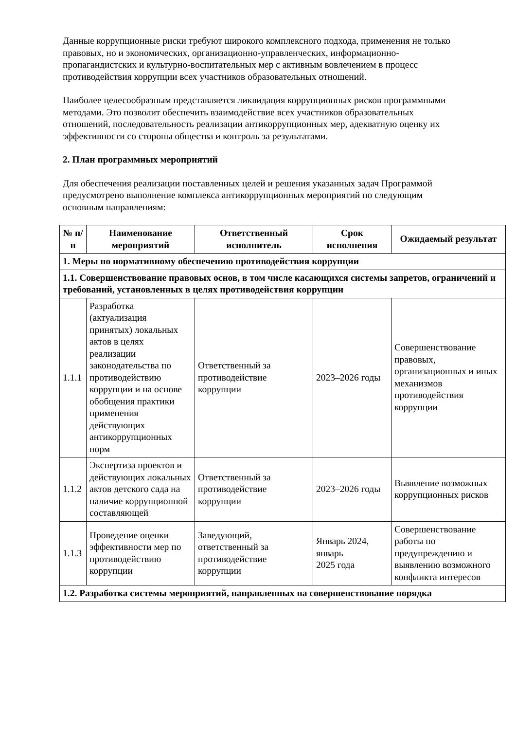Данные коррупционные риски требуют широкого комплексного подхода, применения не только правовых, но и экономических, организационно-управленческих, информационно-пропагандистских и культурно-воспитательных мер с активным вовлечением в процесс противодействия коррупции всех участников образовательных отношений.
Наиболее целесообразным представляется ликвидация коррупционных рисков программными методами. Это позволит обеспечить взаимодействие всех участников образовательных отношений, последовательность реализации антикоррупционных мер, адекватную оценку их эффективности со стороны общества и контроль за результатами.
2. План программных мероприятий
Для обеспечения реализации поставленных целей и решения указанных задач Программой предусмотрено выполнение комплекса антикоррупционных мероприятий по следующим основным направлениям:
| № п/п | Наименование мероприятий | Ответственный исполнитель | Срок исполнения | Ожидаемый результат |
| --- | --- | --- | --- | --- |
| 1. Меры по нормативному обеспечению противодействия коррупции | | | | |
| 1.1. Совершенствование правовых основ, в том числе касающихся системы запретов, ограничений и требований, установленных в целях противодействия коррупции | | | | |
| 1.1.1 | Разработка (актуализация принятых) локальных актов в целях реализации законодательства по противодействию коррупции и на основе обобщения практики применения действующих антикоррупционных норм | Ответственный за противодействие коррупции | 2023–2026 годы | Совершенствование правовых, организационных и иных механизмов противодействия коррупции |
| 1.1.2 | Экспертиза проектов и действующих локальных актов детского сада на наличие коррупционной составляющей | Ответственный за противодействие коррупции | 2023–2026 годы | Выявление возможных коррупционных рисков |
| 1.1.3 | Проведение оценки эффективности мер по противодействию коррупции | Заведующий, ответственный за противодействие коррупции | Январь 2024, январь 2025 года | Совершенствование работы по предупреждению и выявлению возможного конфликта интересов |
| 1.2. Разработка системы мероприятий, направленных на совершенствование порядка | | | | |